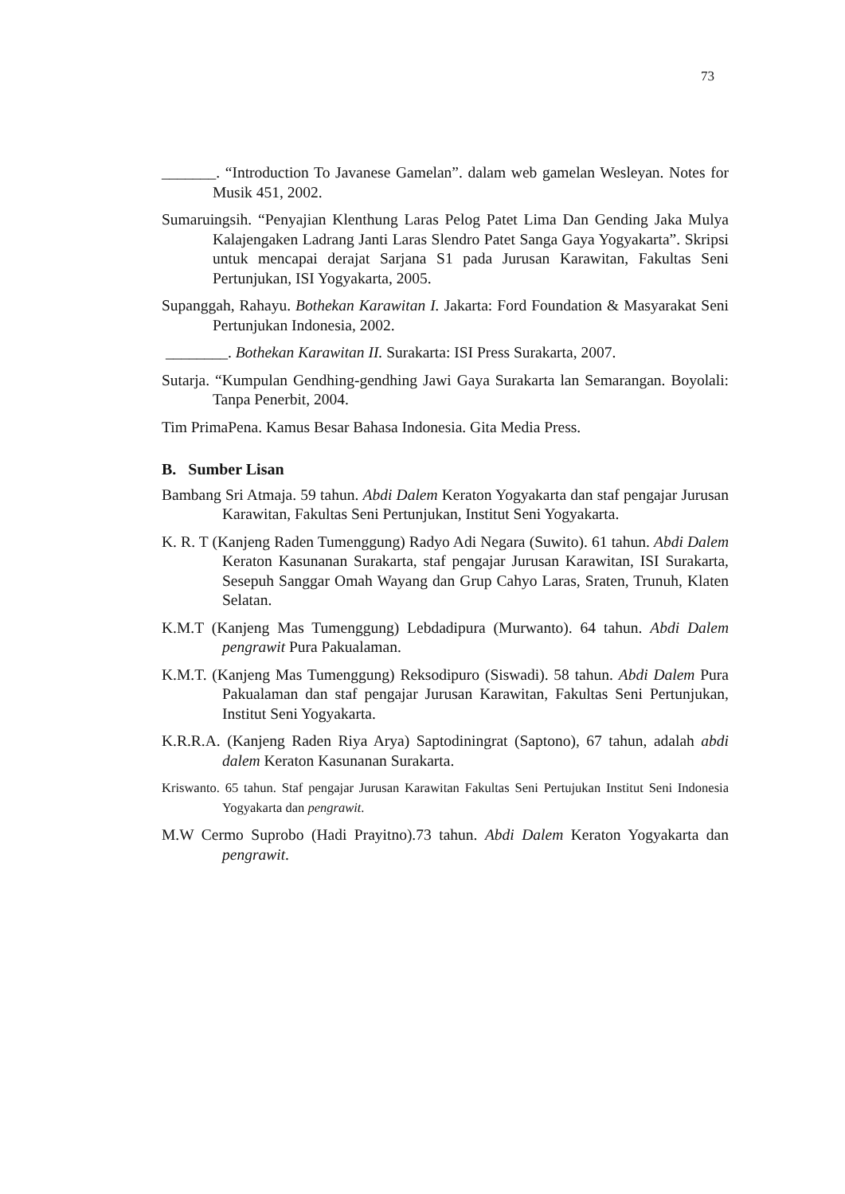73
_______. “Introduction To Javanese Gamelan”. dalam web gamelan Wesleyan. Notes for Musik 451, 2002.
Sumaruingsih. “Penyajian Klenthung Laras Pelog Patet Lima Dan Gending Jaka Mulya Kalajengaken Ladrang Janti Laras Slendro Patet Sanga Gaya Yogyakarta”. Skripsi untuk mencapai derajat Sarjana S1 pada Jurusan Karawitan, Fakultas Seni Pertunjukan, ISI Yogyakarta, 2005.
Supanggah, Rahayu. Bothekan Karawitan I. Jakarta: Ford Foundation & Masyarakat Seni Pertunjukan Indonesia, 2002.
________. Bothekan Karawitan II. Surakarta: ISI Press Surakarta, 2007.
Sutarja. “Kumpulan Gendhing-gendhing Jawi Gaya Surakarta lan Semarangan. Boyolali: Tanpa Penerbit, 2004.
Tim PrimaPena. Kamus Besar Bahasa Indonesia. Gita Media Press.
B. Sumber Lisan
Bambang Sri Atmaja. 59 tahun. Abdi Dalem Keraton Yogyakarta dan staf pengajar Jurusan Karawitan, Fakultas Seni Pertunjukan, Institut Seni Yogyakarta.
K. R. T (Kanjeng Raden Tumenggung) Radyo Adi Negara (Suwito). 61 tahun. Abdi Dalem Keraton Kasunanan Surakarta, staf pengajar Jurusan Karawitan, ISI Surakarta, Sesepuh Sanggar Omah Wayang dan Grup Cahyo Laras, Sraten, Trunuh, Klaten Selatan.
K.M.T (Kanjeng Mas Tumenggung) Lebdadipura (Murwanto). 64 tahun. Abdi Dalem pengrawit Pura Pakualaman.
K.M.T. (Kanjeng Mas Tumenggung) Reksodipuro (Siswadi). 58 tahun. Abdi Dalem Pura Pakualaman dan staf pengajar Jurusan Karawitan, Fakultas Seni Pertunjukan, Institut Seni Yogyakarta.
K.R.R.A. (Kanjeng Raden Riya Arya) Saptodiningrat (Saptono), 67 tahun, adalah abdi dalem Keraton Kasunanan Surakarta.
Kriswanto. 65 tahun. Staf pengajar Jurusan Karawitan Fakultas Seni Pertujukan Institut Seni Indonesia Yogyakarta dan pengrawit.
M.W Cermo Suprobo (Hadi Prayitno).73 tahun. Abdi Dalem Keraton Yogyakarta dan pengrawit.